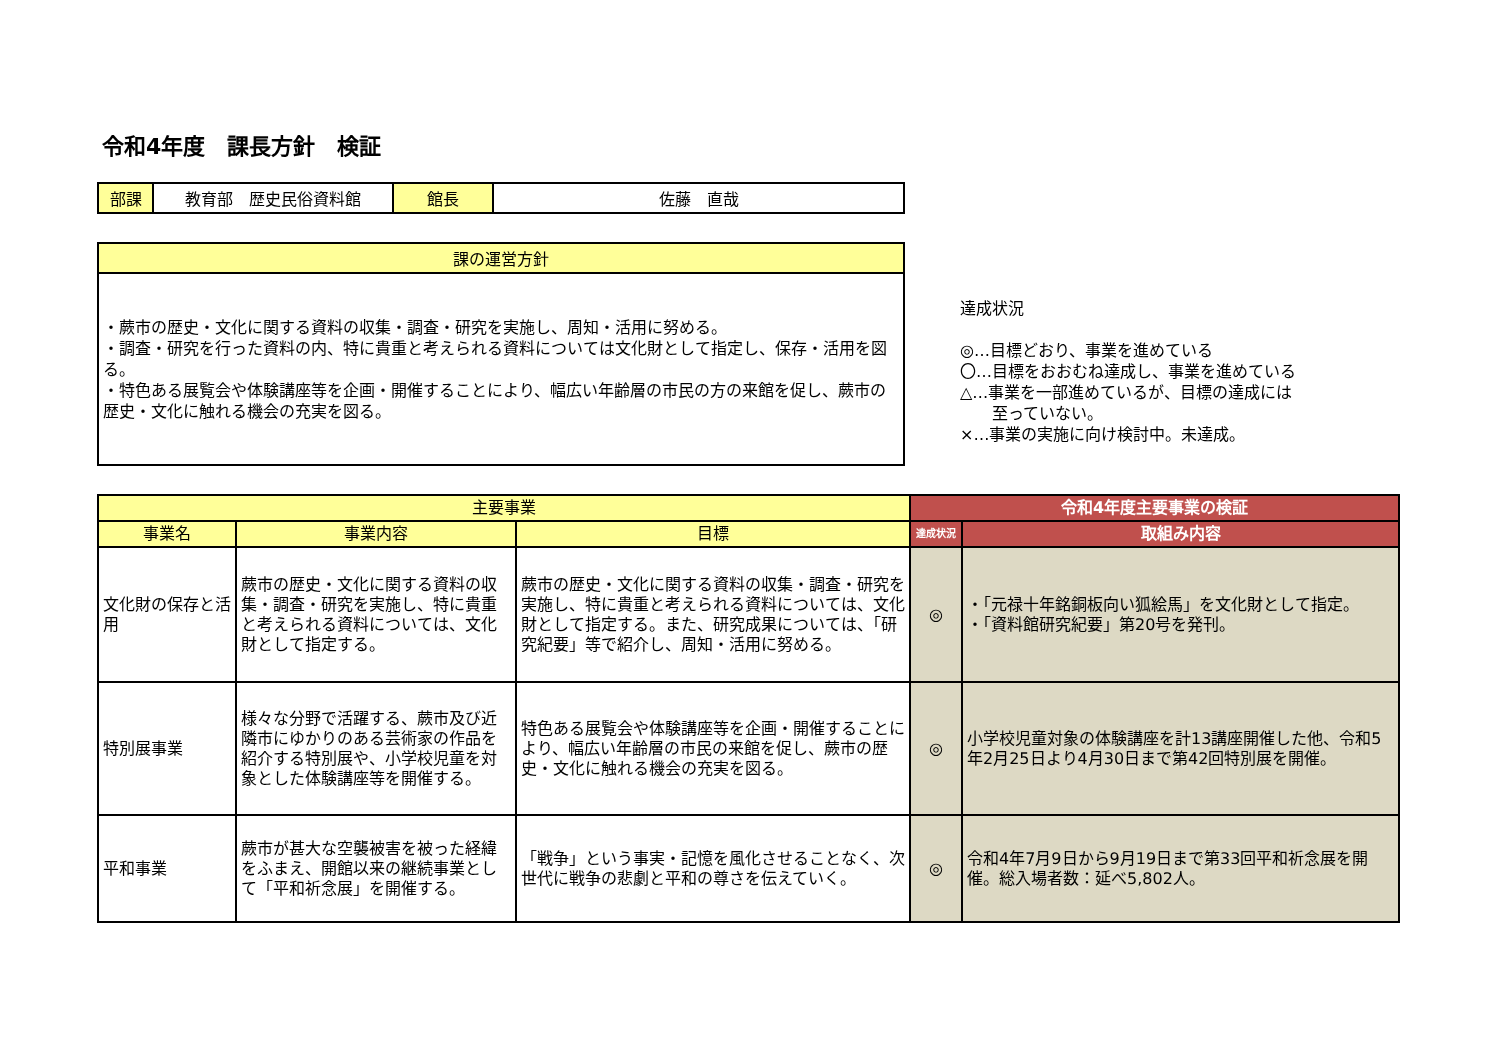令和4年度　課長方針　検証
| 部課 | 教育部 歴史民俗資料館 | 館長 | 佐藤 直哉 |
| 課の運営方針 |
| ・蕨市の歴史・文化に関する資料の収集・調査・研究を実施し、周知・活用に努める。 ・調査・研究を行った資料の内、特に貴重と考えられる資料については文化財として指定し、保存・活用を図る。 ・特色ある展覧会や体験講座等を企画・開催することにより、幅広い年齢層の市民の方の来館を促し、蕨市の歴史・文化に触れる機会の充実を図る。 |
達成状況
◎…目標どおり、事業を進めている
〇…目標をおおむね達成し、事業を進めている
△…事業を一部進めているが、目標の達成には
　　至っていない。
×…事業の実施に向け検討中。未達成。
| 主要事業 | | | 令和4年度主要事業の検証 | |
| --- | --- | --- | --- | --- |
| 事業名 | 事業内容 | 目標 | 達成状況 | 取組み内容 |
| 文化財の保存と活用 | 蕨市の歴史・文化に関する資料の収集・調査・研究を実施し、特に貴重と考えられる資料については、文化財として指定する。 | 蕨市の歴史・文化に関する資料の収集・調査・研究を実施し、特に貴重と考えられる資料については、文化財として指定する。また、研究成果については、「研究紀要」等で紹介し、周知・活用に努める。 | ◎ | ・「元禄十年銘銅板向い狐絵馬」を文化財として指定。 ・「資料館研究紀要」第20号を発刊。 |
| 特別展事業 | 様々な分野で活躍する、蕨市及び近隣市にゆかりのある芸術家の作品を紹介する特別展や、小学校児童を対象とした体験講座等を開催する。 | 特色ある展覧会や体験講座等を企画・開催することにより、幅広い年齢層の市民の来館を促し、蕨市の歴史・文化に触れる機会の充実を図る。 | ◎ | 小学校児童対象の体験講座を計13講座開催した他、令和5年2月25日より4月30日まで第42回特別展を開催。 |
| 平和事業 | 蕨市が甚大な空襲被害を被った経緯をふまえ、開館以来の継続事業として「平和祈念展」を開催する。 | 「戦争」という事実・記憶を風化させることなく、次世代に戦争の悲劇と平和の尊さを伝えていく。 | ◎ | 令和4年7月9日から9月19日まで第33回平和祈念展を開催。総入場者数：延べ5,802人。 |